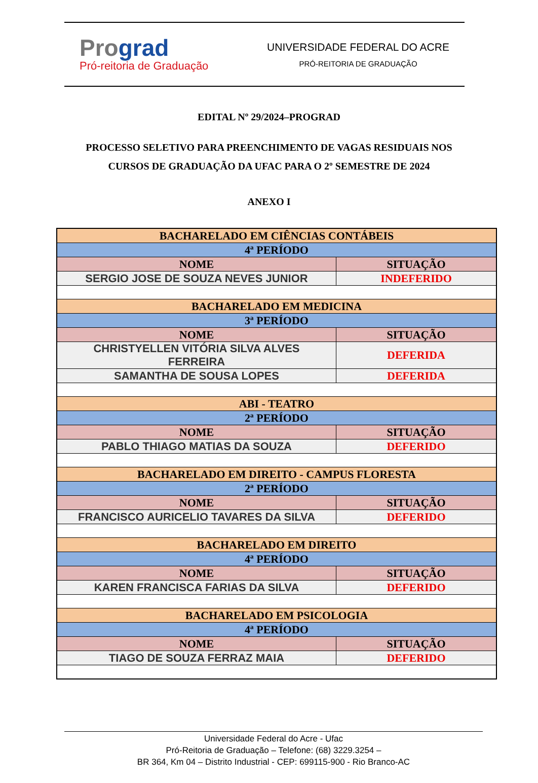Prograd
Pró-reitoria de Graduação
UNIVERSIDADE FEDERAL DO ACRE
PRÓ-REITORIA DE GRADUAÇÃO
EDITAL Nº 29/2024–PROGRAD
PROCESSO SELETIVO PARA PREENCHIMENTO DE VAGAS RESIDUAIS NOS
CURSOS DE GRADUAÇÃO DA UFAC PARA O 2º SEMESTRE DE 2024
ANEXO I
| BACHARELADO EM CIÊNCIAS CONTÁBEIS | |
| 4ª PERÍODO | |
| NOME | SITUAÇÃO |
| SERGIO JOSE DE SOUZA NEVES JUNIOR | INDEFERIDO |
| BACHARELADO EM MEDICINA | |
| 3ª PERÍODO | |
| NOME | SITUAÇÃO |
| CHRISTYELLEN VITÓRIA SILVA ALVES FERREIRA | DEFERIDA |
| SAMANTHA DE SOUSA LOPES | DEFERIDA |
| ABI - TEATRO | |
| 2ª PERÍODO | |
| NOME | SITUAÇÃO |
| PABLO THIAGO MATIAS DA SOUZA | DEFERIDO |
| BACHARELADO EM DIREITO - CAMPUS FLORESTA | |
| 2ª PERÍODO | |
| NOME | SITUAÇÃO |
| FRANCISCO AURICELIO TAVARES DA SILVA | DEFERIDO |
| BACHARELADO EM DIREITO | |
| 4ª PERÍODO | |
| NOME | SITUAÇÃO |
| KAREN FRANCISCA FARIAS DA SILVA | DEFERIDO |
| BACHARELADO EM PSICOLOGIA | |
| 4ª PERÍODO | |
| NOME | SITUAÇÃO |
| TIAGO DE SOUZA FERRAZ MAIA | DEFERIDO |
Universidade Federal do Acre - Ufac
Pró-Reitoria de Graduação – Telefone: (68) 3229.3254 –
BR 364, Km 04 – Distrito Industrial - CEP: 699115-900 - Rio Branco-AC